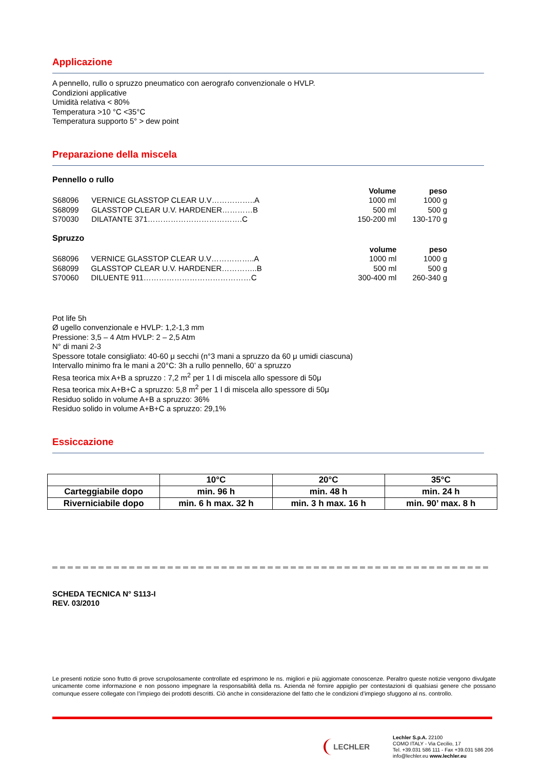Applicazione
A pennello, rullo o spruzzo pneumatico con aerografo convenzionale o HVLP.
Condizioni applicative
Umidità relativa < 80%
Temperatura >10 °C <35°C
Temperatura supporto 5° > dew point
Preparazione della miscela
Pennello o rullo
| | | Volume | peso |
| S68096 | VERNICE GLASSTOP CLEAR U.V……………..A | 1000 ml | 1000 g |
| S68099 | GLASSTOP CLEAR U.V. HARDENER…………B | 500 ml | 500 g |
| S70030 | DILATANTE 371……………………………….C | 150-200 ml | 130-170 g |
Spruzzo
| | | volume | peso |
| S68096 | VERNICE GLASSTOP CLEAR U.V……………..A | 1000 ml | 1000 g |
| S68099 | GLASSTOP CLEAR U.V. HARDENER…………..B | 500 ml | 500 g |
| S70060 | DILUENTE 911……………………………………C | 300-400 ml | 260-340 g |
Pot life 5h
Ø ugello convenzionale e HVLP: 1,2-1,3 mm
Pressione: 3,5 – 4 Atm HVLP: 2 – 2,5 Atm
N° di mani 2-3
Spessore totale consigliato: 40-60 μ secchi (n°3 mani a spruzzo da 60 μ umidi ciascuna)
Intervallo minimo fra le mani a 20°C: 3h a rullo pennello, 60’ a spruzzo
Resa teorica mix A+B a spruzzo : 7,2 m<sup>2</sup> per 1 l di miscela allo spessore di 50μ
Resa teorica mix A+B+C a spruzzo: 5,8 m<sup>2</sup> per 1 l di miscela allo spessore di 50μ
Residuo solido in volume A+B a spruzzo: 36%
Residuo solido in volume A+B+C a spruzzo: 29,1%
Essiccazione
| | 10°C | 20°C | 35°C |
| Carteggiabile dopo | min. 96 h | min. 48 h | min. 24 h |
| Riverniciabile dopo | min. 6 h max. 32 h | min. 3 h max. 16 h | min. 90’ max. 8 h |
SCHEDA TECNICA N° S113-I
REV. 03/2010
Le presenti notizie sono frutto di prove scrupolosamente controllate ed esprimono le ns. migliori e più aggiornate conoscenze. Peraltro queste notizie vengono divulgate unicamente come informazione e non possono impegnare la responsabilità della ns. Azienda né fornire appiglio per contestazioni di qualsiasi genere che possano comunque essere collegate con l’impiego dei prodotti descritti. Ciò anche in considerazione del fatto che le condizioni d’impiego sfuggono al ns. controllo.
LECHLER
Lechler S.p.A. 22100
COMO ITALY - Via Cecilio, 17
Tel. +39.031 586 111 - Fax +39.031 586 206
info@lechler.eu www.lechler.eu